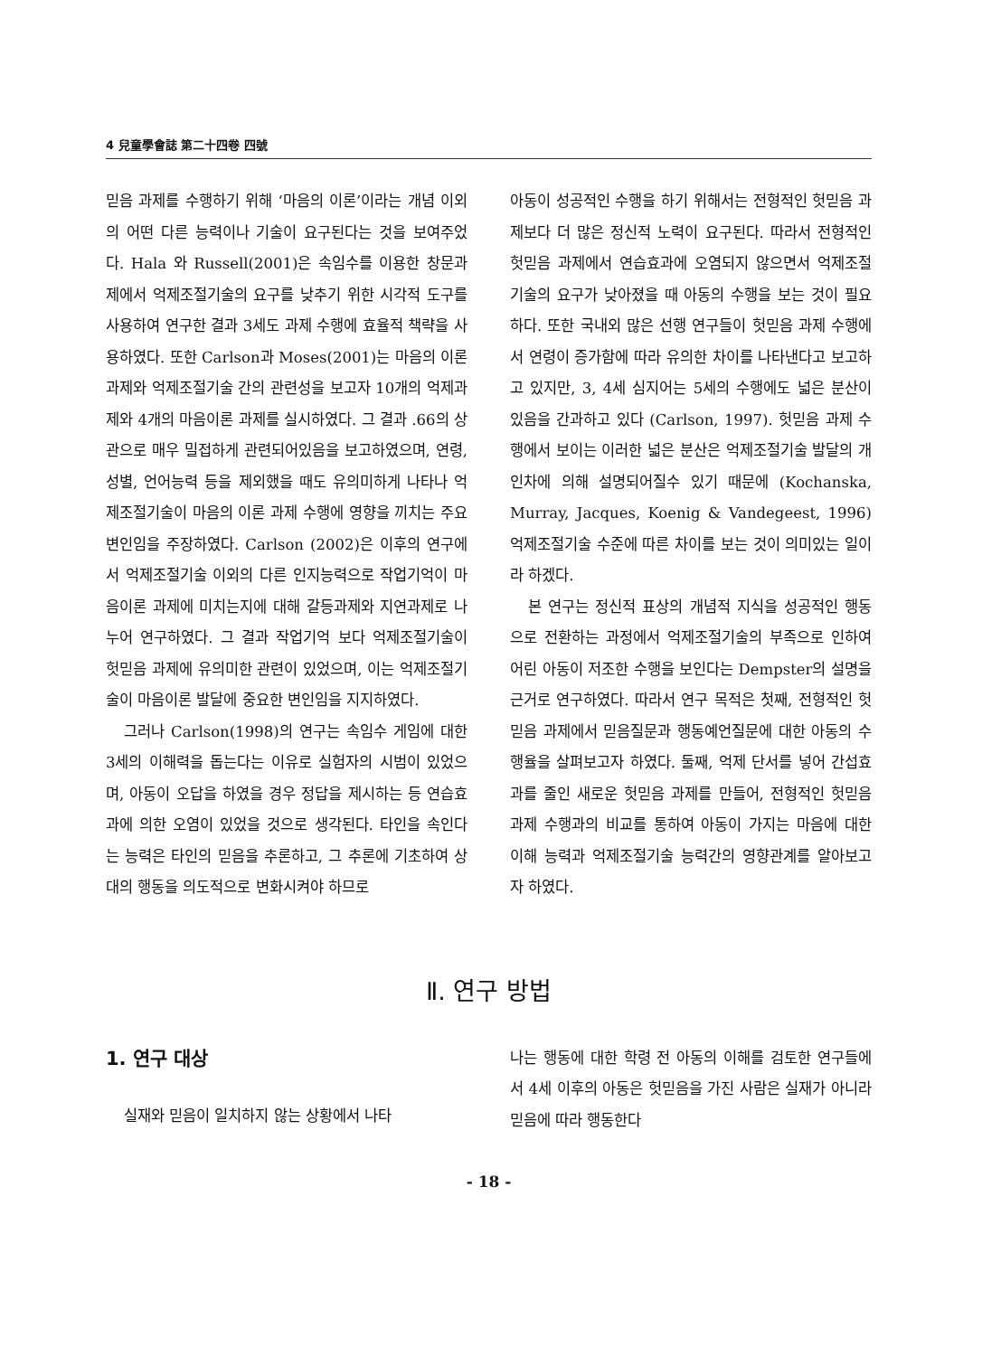4 兒童學會誌 第二十四卷 四號
믿음 과제를 수행하기 위해 ‘마음의 이론’이라는 개념 이외의 어떤 다른 능력이나 기술이 요구된다는 것을 보여주었다. Hala 와 Russell(2001)은 속임수를 이용한 창문과제에서 억제조절기술의 요구를 낮추기 위한 시각적 도구를 사용하여 연구한 결과 3세도 과제 수행에 효율적 책략을 사용하였다. 또한 Carlson과 Moses(2001)는 마음의 이론 과제와 억제조절기술 간의 관련성을 보고자 10개의 억제과제와 4개의 마음이론 과제를 실시하였다. 그 결과 .66의 상관으로 매우 밀접하게 관련되어있음을 보고하였으며, 연령, 성별, 언어능력 등을 제외했을 때도 유의미하게 나타나 억제조절기술이 마음의 이론 과제 수행에 영향을 끼치는 주요 변인임을 주장하였다. Carlson (2002)은 이후의 연구에서 억제조절기술 이외의 다른 인지능력으로 작업기억이 마음이론 과제에 미치는지에 대해 갈등과제와 지연과제로 나누어 연구하였다. 그 결과 작업기억 보다 억제조절기술이 헛믿음 과제에 유의미한 관련이 있었으며, 이는 억제조절기술이 마음이론 발달에 중요한 변인임을 지지하였다.
그러나 Carlson(1998)의 연구는 속임수 게임에 대한 3세의 이해력을 돕는다는 이유로 실험자의 시범이 있었으며, 아동이 오답을 하였을 경우 정답을 제시하는 등 연습효과에 의한 오염이 있었을 것으로 생각된다. 타인을 속인다는 능력은 타인의 믿음을 추론하고, 그 추론에 기초하여 상대의 행동을 의도적으로 변화시켜야 하므로
아동이 성공적인 수행을 하기 위해서는 전형적인 헛믿음 과제보다 더 많은 정신적 노력이 요구된다. 따라서 전형적인 헛믿음 과제에서 연습효과에 오염되지 않으면서 억제조절기술의 요구가 낮아졌을 때 아동의 수행을 보는 것이 필요하다. 또한 국내외 많은 선행 연구들이 헛믿음 과제 수행에서 연령이 증가함에 따라 유의한 차이를 나타낸다고 보고하고 있지만, 3, 4세 심지어는 5세의 수행에도 넓은 분산이 있음을 간과하고 있다 (Carlson, 1997). 헛믿음 과제 수행에서 보이는 이러한 넓은 분산은 억제조절기술 발달의 개인차에 의해 설명되어질수 있기 때문에 (Kochanska, Murray, Jacques, Koenig & Vandegeest, 1996) 억제조절기술 수준에 따른 차이를 보는 것이 의미있는 일이라 하겠다.
본 연구는 정신적 표상의 개념적 지식을 성공적인 행동으로 전환하는 과정에서 억제조절기술의 부족으로 인하여 어린 아동이 저조한 수행을 보인다는 Dempster의 설명을 근거로 연구하였다. 따라서 연구 목적은 첫째, 전형적인 헛믿음 과제에서 믿음질문과 행동예언질문에 대한 아동의 수행율을 살펴보고자 하였다. 둘째, 억제 단서를 넣어 간섭효과를 줄인 새로운 헛믿음 과제를 만들어, 전형적인 헛믿음 과제 수행과의 비교를 통하여 아동이 가지는 마음에 대한 이해 능력과 억제조절기술 능력간의 영향관계를 알아보고자 하였다.
Ⅱ. 연구 방법
1. 연구 대상
실재와 믿음이 일치하지 않는 상황에서 나타
나는 행동에 대한 학령 전 아동의 이해를 검토한 연구들에서 4세 이후의 아동은 헛믿음을 가진 사람은 실재가 아니라 믿음에 따라 행동한다
- 18 -